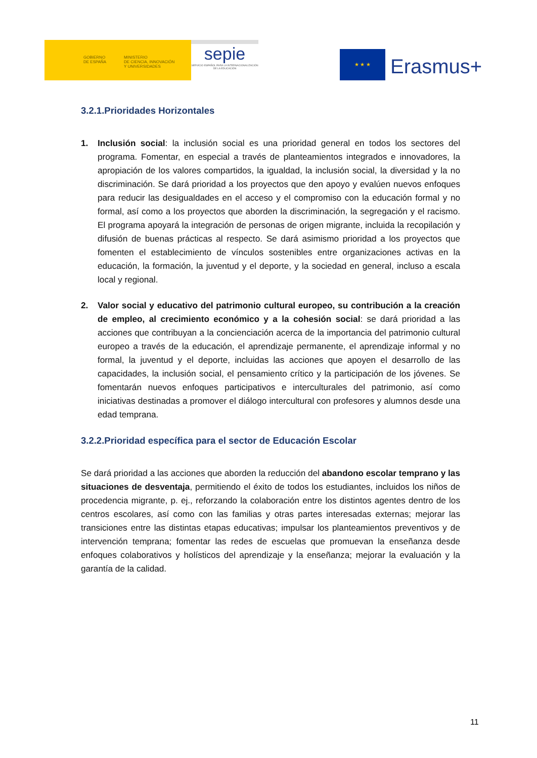GOBIERNO
DE ESPAÑA
MINISTERIO
DE CIENCIA, INNOVACIÓN
Y UNIVERSIDADES
sepie
SERVICIO ESPAÑOL PARA LA INTERNACIONALIZACIÓN DE LA EDUCACIÓN
★ ★ ★
Erasmus+
3.2.1.Prioridades Horizontales
1. Inclusión social: la inclusión social es una prioridad general en todos los sectores del programa. Fomentar, en especial a través de planteamientos integrados e innovadores, la apropiación de los valores compartidos, la igualdad, la inclusión social, la diversidad y la no discriminación. Se dará prioridad a los proyectos que den apoyo y evalúen nuevos enfoques para reducir las desigualdades en el acceso y el compromiso con la educación formal y no formal, así como a los proyectos que aborden la discriminación, la segregación y el racismo. El programa apoyará la integración de personas de origen migrante, incluida la recopilación y difusión de buenas prácticas al respecto. Se dará asimismo prioridad a los proyectos que fomenten el establecimiento de vínculos sostenibles entre organizaciones activas en la educación, la formación, la juventud y el deporte, y la sociedad en general, incluso a escala local y regional.
2. Valor social y educativo del patrimonio cultural europeo, su contribución a la creación de empleo, al crecimiento económico y a la cohesión social: se dará prioridad a las acciones que contribuyan a la concienciación acerca de la importancia del patrimonio cultural europeo a través de la educación, el aprendizaje permanente, el aprendizaje informal y no formal, la juventud y el deporte, incluidas las acciones que apoyen el desarrollo de las capacidades, la inclusión social, el pensamiento crítico y la participación de los jóvenes. Se fomentarán nuevos enfoques participativos e interculturales del patrimonio, así como iniciativas destinadas a promover el diálogo intercultural con profesores y alumnos desde una edad temprana.
3.2.2.Prioridad específica para el sector de Educación Escolar
Se dará prioridad a las acciones que aborden la reducción del abandono escolar temprano y las situaciones de desventaja, permitiendo el éxito de todos los estudiantes, incluidos los niños de procedencia migrante, p. ej., reforzando la colaboración entre los distintos agentes dentro de los centros escolares, así como con las familias y otras partes interesadas externas; mejorar las transiciones entre las distintas etapas educativas; impulsar los planteamientos preventivos y de intervención temprana; fomentar las redes de escuelas que promuevan la enseñanza desde enfoques colaborativos y holísticos del aprendizaje y la enseñanza; mejorar la evaluación y la garantía de la calidad.
11